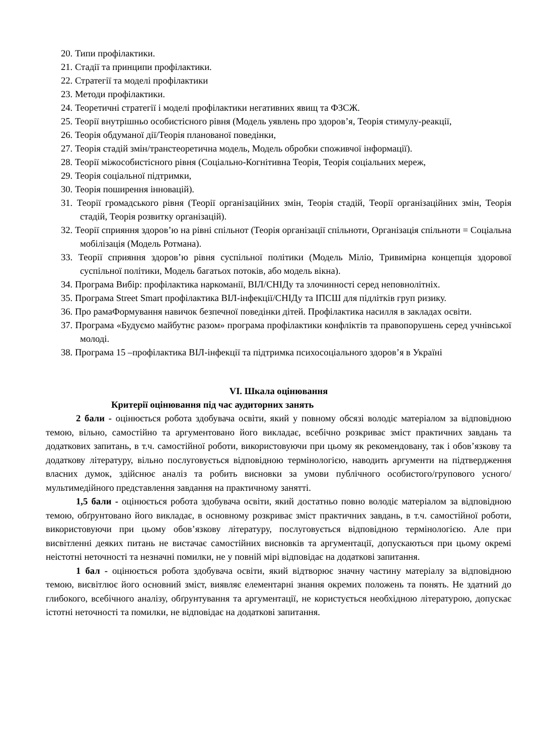20. Типи профілактики.
21. Стадії та принципи профілактики.
22. Стратегії та моделі профілактики
23. Методи профілактики.
24. Теоретичні стратегії і моделі профілактики негативних явищ та ФЗСЖ.
25. Теорії внутрішньо особистісного рівня (Модель уявлень про здоров’я, Теорія стимулу-реакції,
26. Теорія обдуманої дії/Теорія планованої поведінки,
27. Теорія стадій змін/транстеоретична модель, Модель обробки споживчої інформації).
28. Теорії міжособистісного рівня (Соціально-Когнітивна Теорія, Теорія соціальних мереж,
29. Теорія соціальної підтримки,
30. Теорія поширення інновацій).
31. Теорії громадського рівня (Теорії організаційних змін, Теорія стадій, Теорії організаційних змін, Теорія стадій, Теорія розвитку організацій).
32. Теорії сприяння здоров’ю на рівні спільнот (Теорія організації спільноти, Організація спільноти = Соціальна мобілізація (Модель Ротмана).
33. Теорії сприяння здоров’ю рівня суспільної політики (Модель Міліо, Тривимірна концепція здорової суспільної політики, Модель багатьох потоків, або модель вікна).
34. Програма Вибір: профілактика наркоманії, ВІЛ/СНІДу та злочинності серед неповнолітніх.
35. Програма Street Smart профілактика ВІЛ-інфекції/СНІДу та ІПСШ для підлітків груп ризику.
36. Про рамаФормування навичок безпечної поведінки дітей. Профілактика насилля в закладах освіти.
37. Програма «Будуємо майбутнє разом» програма профілактики конфліктів та правопорушень серед учнівської молоді.
38. Програма 15 –профілактика ВІЛ-інфекції та підтримка психосоціального здоров’я в Україні
VI. Шкала оцінювання
Критерії оцінювання під час аудиторних занять
2 бали - оцінюється робота здобувача освіти, який у повному обсязі володіє матеріалом за відповідною темою, вільно, самостійно та аргументовано його викладає, всебічно розкриває зміст практичних завдань та додаткових запитань, в т.ч. самостійної роботи, використовуючи при цьому як рекомендовану, так і обов’язкову та додаткову літературу, вільно послуговується відповідною термінологією, наводить аргументи на підтвердження власних думок, здійснює аналіз та робить висновки за умови публічного особистого/групового усного/мультимедійного представлення завдання на практичному занятті.
1,5 бали - оцінюється робота здобувача освіти, який достатньо повно володіє матеріалом за відповідною темою, обґрунтовано його викладає, в основному розкриває зміст практичних завдань, в т.ч. самостійної роботи, використовуючи при цьому обов’язкову літературу, послуговується відповідною термінологією. Але при висвітленні деяких питань не вистачає самостійних висновків та аргументації, допускаються при цьому окремі неістотні неточності та незначні помилки, не у повній мірі відповідає на додаткові запитання.
1 бал - оцінюється робота здобувача освіти, який відтворює значну частину матеріалу за відповідною темою, висвітлює його основний зміст, виявляє елементарні знання окремих положень та понять. Не здатний до глибокого, всебічного аналізу, обґрунтування та аргументації, не користується необхідною літературою, допускає істотні неточності та помилки, не відповідає на додаткові запитання.